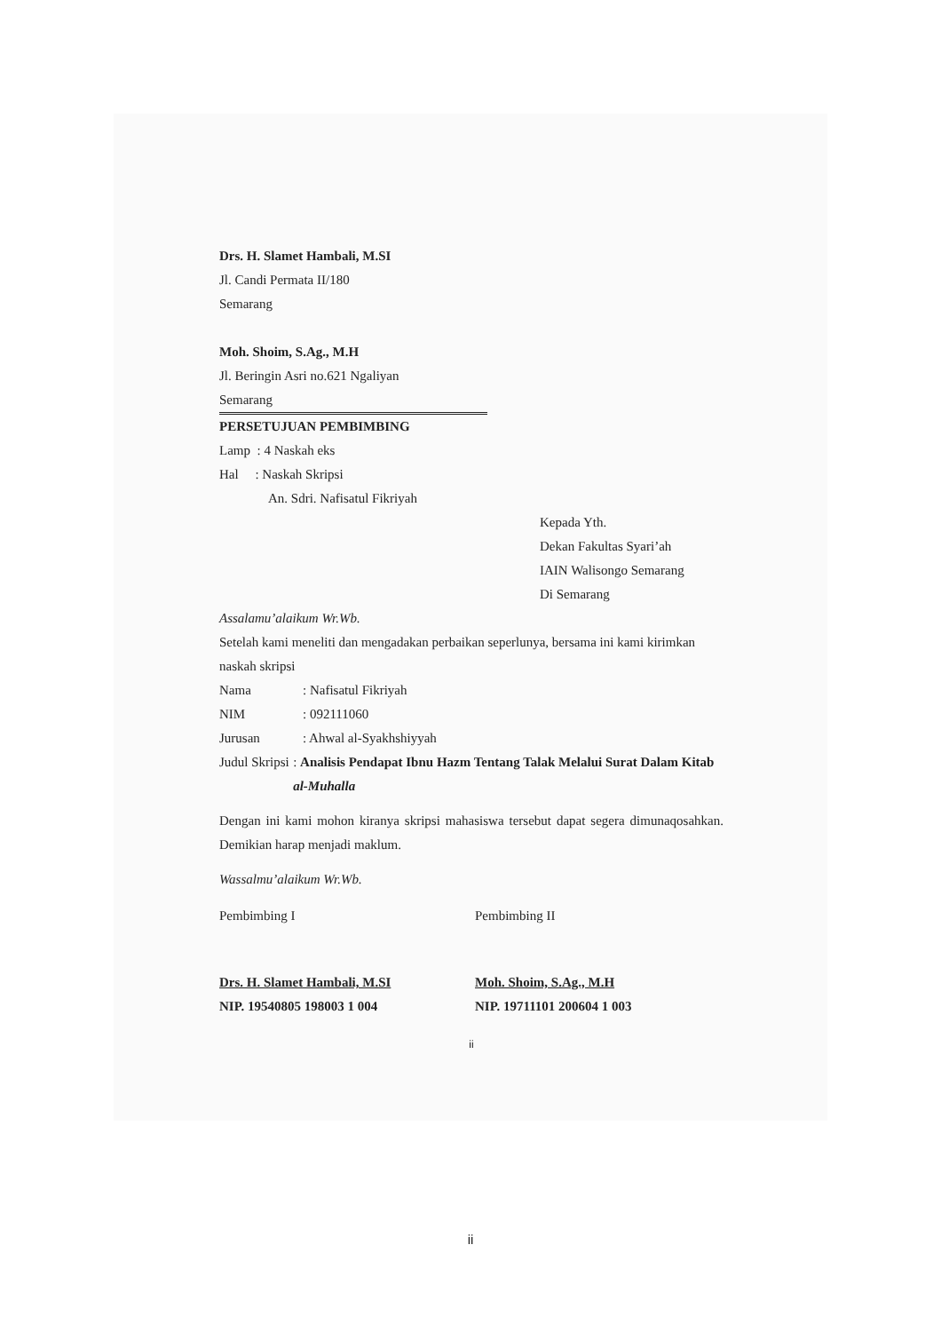Drs. H. Slamet Hambali, M.SI
Jl. Candi Permata II/180
Semarang
Moh. Shoim, S.Ag., M.H
Jl. Beringin Asri no.621 Ngaliyan
Semarang
PERSETUJUAN PEMBIMBING
Lamp : 4 Naskah eks
Hal : Naskah Skripsi
An. Sdri. Nafisatul Fikriyah
Kepada Yth.
Dekan Fakultas Syari’ah
IAIN Walisongo Semarang
Di Semarang
Assalamu’alaikum Wr.Wb.
Setelah kami meneliti dan mengadakan perbaikan seperlunya, bersama ini kami kirimkan naskah skripsi
Nama: Nafisatul Fikriyah
NIM: 092111060
Jurusan: Ahwal al-Syakhshiyyah
Judul Skripsi: Analisis Pendapat Ibnu Hazm Tentang Talak Melalui Surat Dalam Kitab al-Muhalla
Dengan ini kami mohon kiranya skripsi mahasiswa tersebut dapat segera dimunaqosahkan. Demikian harap menjadi maklum.
Wassalmu’alaikum Wr.Wb.
Pembimbing I
Drs. H. Slamet Hambali, M.SI
NIP. 19540805 198003 1 004
Pembimbing II
Moh. Shoim, S.Ag., M.H
NIP. 19711101 200604 1 003
ii
ii